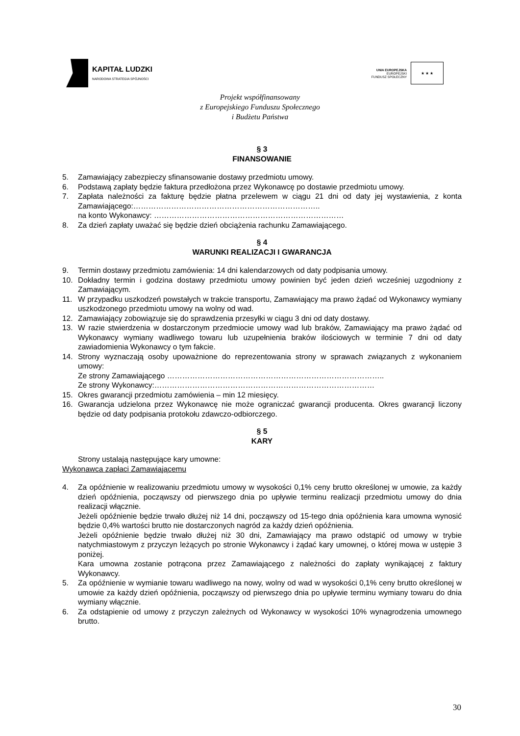KAPITAŁ LUDZKI
NARODOWA STRATEGIA SPÓJNOŚCI
UNIA EUROPEJSKA
EUROPEJSKI
FUNDUSZ SPOŁECZNY
★ ★ ★
Projekt współfinansowany
z Europejskiego Funduszu Społecznego
i Budżetu Państwa
§ 3
FINANSOWANIE
5. Zamawiający zabezpieczy sfinansowanie dostawy przedmiotu umowy.
6. Podstawą zapłaty będzie faktura przedłożona przez Wykonawcę po dostawie przedmiotu umowy.
7. Zapłata należności za fakturę będzie płatna przelewem w ciągu 21 dni od daty jej wystawienia, z konta Zamawiającego:………………………………………………………………..
na konto Wykonawcy: …………………………………………………………………
8. Za dzień zapłaty uważać się będzie dzień obciążenia rachunku Zamawiającego.
§ 4
WARUNKI REALIZACJI I GWARANCJA
9. Termin dostawy przedmiotu zamówienia: 14 dni kalendarzowych od daty podpisania umowy.
10. Dokładny termin i godzina dostawy przedmiotu umowy powinien być jeden dzień wcześniej uzgodniony z Zamawiającym.
11. W przypadku uszkodzeń powstałych w trakcie transportu, Zamawiający ma prawo żądać od Wykonawcy wymiany uszkodzonego przedmiotu umowy na wolny od wad.
12. Zamawiający zobowiązuje się do sprawdzenia przesyłki w ciągu 3 dni od daty dostawy.
13. W razie stwierdzenia w dostarczonym przedmiocie umowy wad lub braków, Zamawiający ma prawo żądać od Wykonawcy wymiany wadliwego towaru lub uzupełnienia braków ilościowych w terminie 7 dni od daty zawiadomienia Wykonawcy o tym fakcie.
14. Strony wyznaczają osoby upoważnione do reprezentowania strony w sprawach związanych z wykonaniem umowy:
Ze strony Zamawiającego …………………………………………………………………………..
Ze strony Wykonawcy:……………………………………………………………………………
15. Okres gwarancji przedmiotu zamówienia – min 12 miesięcy.
16. Gwarancja udzielona przez Wykonawcę nie może ograniczać gwarancji producenta. Okres gwarancji liczony będzie od daty podpisania protokołu zdawczo-odbiorczego.
§ 5
KARY
Strony ustalają następujące kary umowne:
Wykonawca zapłaci Zamawiającemu
4. Za opóźnienie w realizowaniu przedmiotu umowy w wysokości 0,1% ceny brutto określonej w umowie, za każdy dzień opóźnienia, począwszy od pierwszego dnia po upływie terminu realizacji przedmiotu umowy do dnia realizacji włącznie.
Jeżeli opóźnienie będzie trwało dłużej niż 14 dni, począwszy od 15-tego dnia opóźnienia kara umowna wynosić będzie 0,4% wartości brutto nie dostarczonych nagród za każdy dzień opóźnienia.
Jeżeli opóźnienie będzie trwało dłużej niż 30 dni, Zamawiający ma prawo odstąpić od umowy w trybie natychmiastowym z przyczyn leżących po stronie Wykonawcy i żądać kary umownej, o której mowa w ustępie 3 poniżej.
Kara umowna zostanie potrącona przez Zamawiającego z należności do zapłaty wynikającej z faktury Wykonawcy.
5. Za opóźnienie w wymianie towaru wadliwego na nowy, wolny od wad w wysokości 0,1% ceny brutto określonej w umowie za każdy dzień opóźnienia, począwszy od pierwszego dnia po upływie terminu wymiany towaru do dnia wymiany włącznie.
6. Za odstąpienie od umowy z przyczyn zależnych od Wykonawcy w wysokości 10% wynagrodzenia umownego brutto.
30